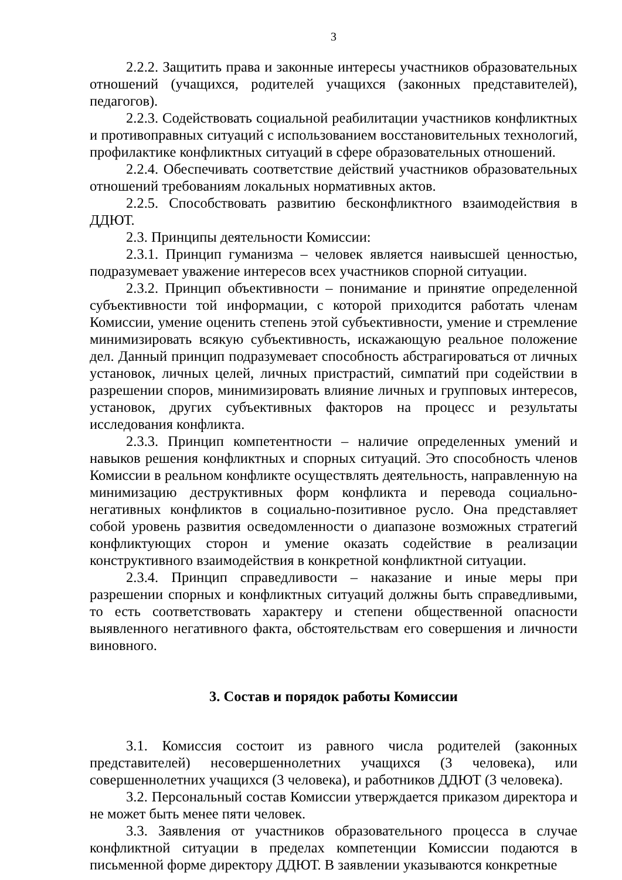3
2.2.2. Защитить права и законные интересы участников образовательных отношений (учащихся, родителей учащихся (законных представителей), педагогов).
2.2.3. Содействовать социальной реабилитации участников конфликтных и противоправных ситуаций с использованием восстановительных технологий, профилактике конфликтных ситуаций в сфере образовательных отношений.
2.2.4. Обеспечивать соответствие действий участников образовательных отношений требованиям локальных нормативных актов.
2.2.5. Способствовать развитию бесконфликтного взаимодействия в ДДЮТ.
2.3. Принципы деятельности Комиссии:
2.3.1. Принцип гуманизма – человек является наивысшей ценностью, подразумевает уважение интересов всех участников спорной ситуации.
2.3.2. Принцип объективности – понимание и принятие определенной субъективности той информации, с которой приходится работать членам Комиссии, умение оценить степень этой субъективности, умение и стремление минимизировать всякую субъективность, искажающую реальное положение дел. Данный принцип подразумевает способность абстрагироваться от личных установок, личных целей, личных пристрастий, симпатий при содействии в разрешении споров, минимизировать влияние личных и групповых интересов, установок, других субъективных факторов на процесс и результаты исследования конфликта.
2.3.3. Принцип компетентности – наличие определенных умений и навыков решения конфликтных и спорных ситуаций. Это способность членов Комиссии в реальном конфликте осуществлять деятельность, направленную на минимизацию деструктивных форм конфликта и перевода социально-негативных конфликтов в социально-позитивное русло. Она представляет собой уровень развития осведомленности о диапазоне возможных стратегий конфликтующих сторон и умение оказать содействие в реализации конструктивного взаимодействия в конкретной конфликтной ситуации.
2.3.4. Принцип справедливости – наказание и иные меры при разрешении спорных и конфликтных ситуаций должны быть справедливыми, то есть соответствовать характеру и степени общественной опасности выявленного негативного факта, обстоятельствам его совершения и личности виновного.
3. Состав и порядок работы Комиссии
3.1. Комиссия состоит из равного числа родителей (законных представителей) несовершеннолетних учащихся (3 человека), или совершеннолетних учащихся (3 человека), и работников ДДЮТ (3 человека).
3.2. Персональный состав Комиссии утверждается приказом директора и не может быть менее пяти человек.
3.3. Заявления от участников образовательного процесса в случае конфликтной ситуации в пределах компетенции Комиссии подаются в письменной форме директору ДДЮТ. В заявлении указываются конкретные